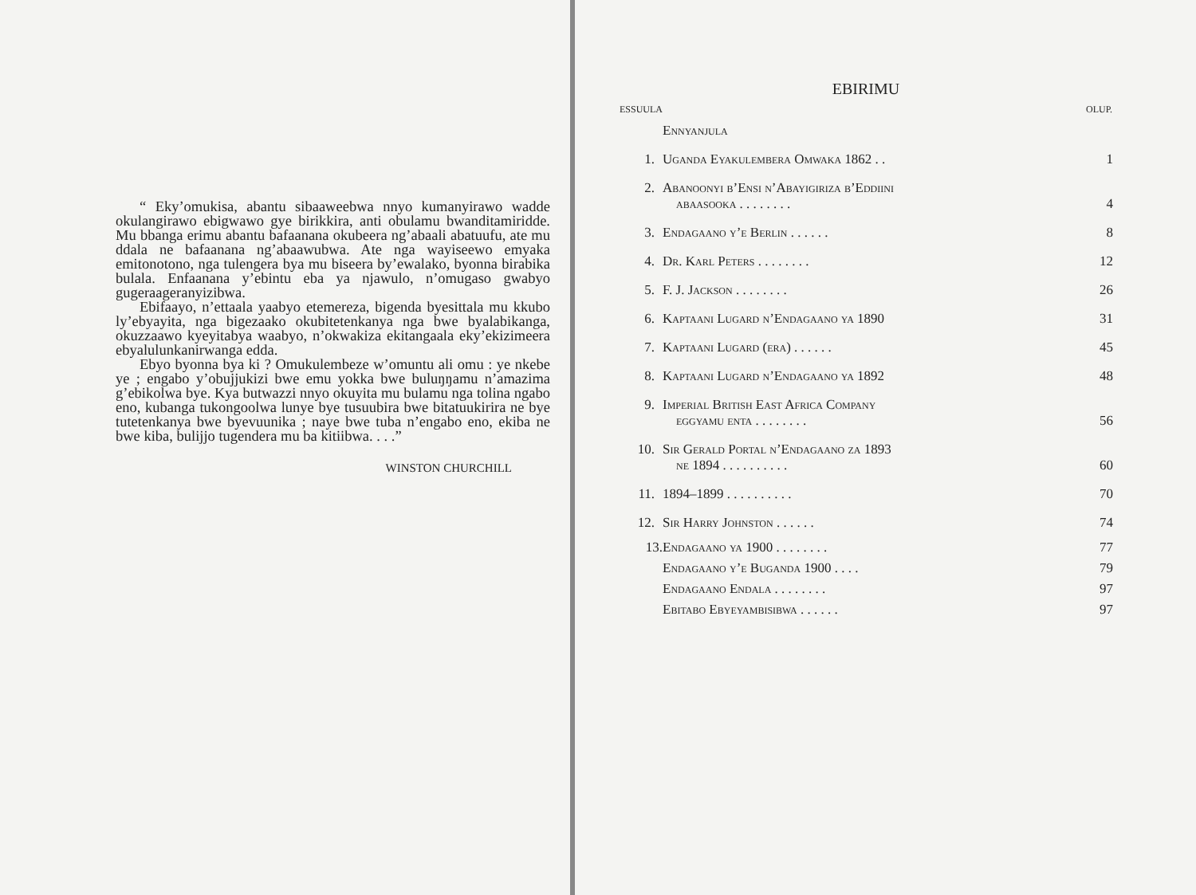“ Eky’omukisa, abantu sibaaweebwa nnyo kumanyirawo wadde okulangirawo ebigwawo gye birikkira, anti obulamu bwanditamiridde. Mu bbanga erimu abantu bafaanana okubeera ng’abaali abatuufu, ate mu ddala ne bafaanana ng’abaawubwa. Ate nga wayiseewo emyaka emitonotono, nga tulengera bya mu biseera by’ewalako, byonna birabika bulala. Enfaanana y’ebintu eba ya njawulo, n’omugaso gwabyo gugeraageranyizibwa.
Ebifaayo, n’ettaala yaabyo etemereza, bigenda byesittala mu kkubo ly’ebyayita, nga bigezaako okubitetenkanya nga bwe byalabikanga, okuzzaawo kyeyitabya waabyo, n’okwakiza ekitangaala eky’ekizimeera ebyalulunkanirwanga edda.
Ebyo byonna bya ki ? Omukulembeze w’omuntu ali omu : ye nkebe ye ; engabo y’obujjukizi bwe emu yokka bwe buluŋŋamu n’amazima g’ebikolwa bye. Kya butwazzi nnyo okuyita mu bulamu nga tolina ngabo eno, kubanga tukongoolwa lunye bye tusuubira bwe bitatuukirira ne bye tutetenkanya bwe byevuunika ; naye bwe tuba n’engabo eno, ekiba ne bwe kiba, bulijjo tugendera mu ba kitiibwa. . . .”
WINSTON CHURCHILL
EBIRIMU
| ESSUULA | | OLUP. |
| --- | --- | --- |
| | Ennyanjula | |
| 1. | Uganda Eyakulembera Omwaka 1862 . . | 1 |
| 2. | Abanoonyi b’Ensi n’Abayigiriza b’Eddiini abaasooka . . . . . . . . | 4 |
| 3. | Endagaano y’e Berlin . . . . . . | 8 |
| 4. | Dr. Karl Peters . . . . . . . . | 12 |
| 5. | F. J. Jackson . . . . . . . . | 26 |
| 6. | Kaptaani Lugard n’Endagaano ya 1890 | 31 |
| 7. | Kaptaani Lugard (era) . . . . . . | 45 |
| 8. | Kaptaani Lugard n’Endagaano ya 1892 | 48 |
| 9. | Imperial British East Africa Company eggyamu enta . . . . . . . . | 56 |
| 10. | Sir Gerald Portal n’Endagaano za 1893 ne 1894 . . . . . . . . . . | 60 |
| 11. | 1894–1899 . . . . . . . . . . | 70 |
| 12. | Sir Harry Johnston . . . . . . | 74 |
| 13. | Endagaano ya 1900 . . . . . . . . | 77 |
| | Endagaano y’e Buganda 1900 . . . . | 79 |
| | Endagaano Endala . . . . . . . . | 97 |
| | Ebitabo Ebyeyambisibwa . . . . . . | 97 |